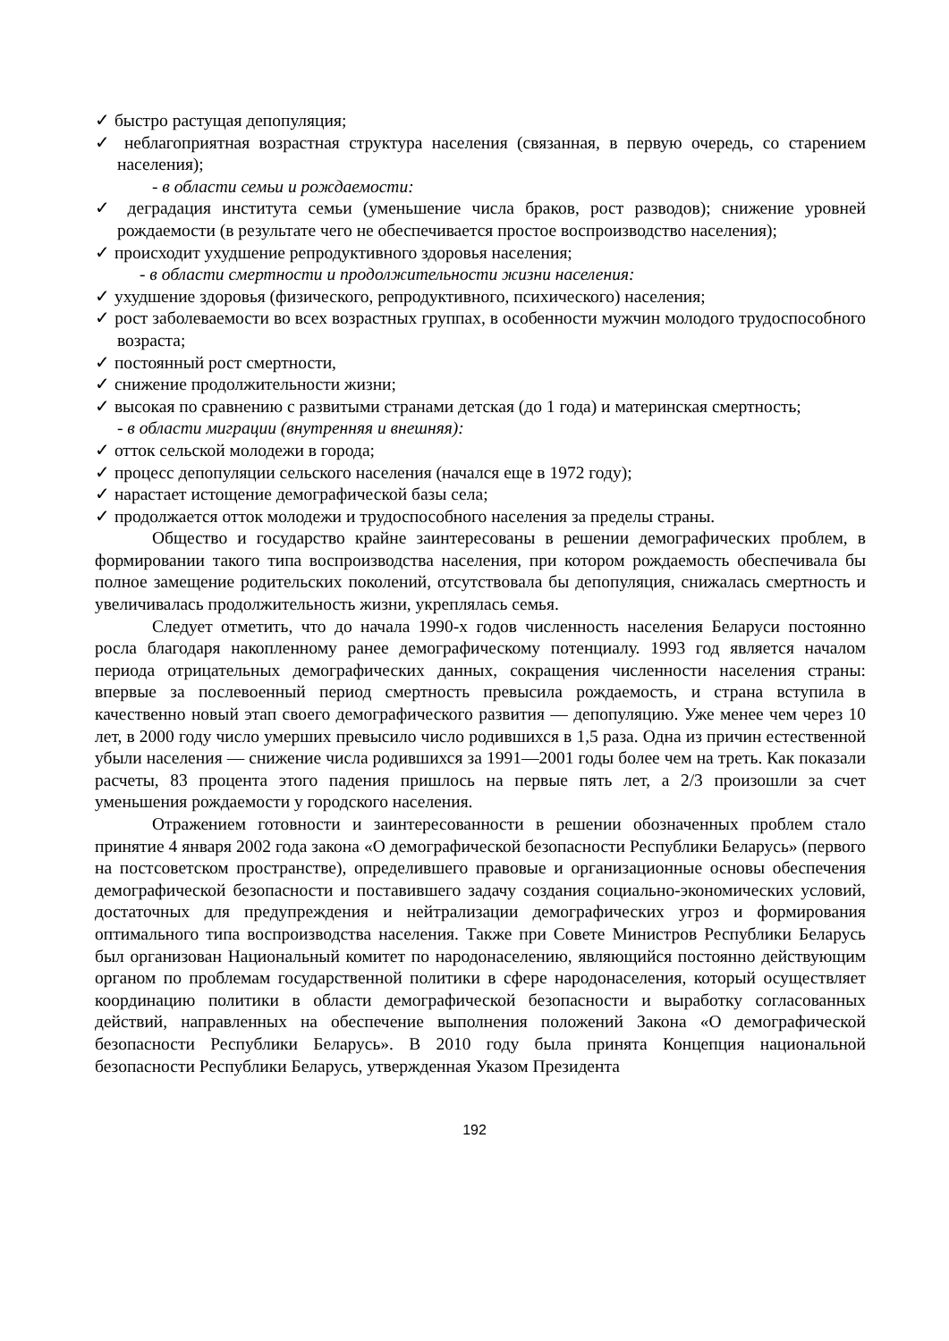✓ быстро растущая депопуляция;
✓ неблагоприятная возрастная структура населения (связанная, в первую очередь, со старением населения);
- в области семьи и рождаемости:
✓ деградация института семьи (уменьшение числа браков, рост разводов); снижение уровней рождаемости (в результате чего не обеспечивается простое воспроизводство населения);
✓ происходит ухудшение репродуктивного здоровья населения;
- в области смертности и продолжительности жизни населения:
✓ ухудшение здоровья (физического, репродуктивного, психического) населения;
✓ рост заболеваемости во всех возрастных группах, в особенности мужчин молодого трудоспособного возраста;
✓ постоянный рост смертности,
✓ снижение продолжительности жизни;
✓ высокая по сравнению с развитыми странами детская (до 1 года) и материнская смертность;
- в области миграции (внутренняя и внешняя):
✓ отток сельской молодежи в города;
✓ процесс депопуляции сельского населения (начался еще в 1972 году);
✓ нарастает истощение демографической базы села;
✓ продолжается отток молодежи и трудоспособного населения за пределы страны.
Общество и государство крайне заинтересованы в решении демографических проблем, в формировании такого типа воспроизводства населения, при котором рождаемость обеспечивала бы полное замещение родительских поколений, отсутствовала бы депопуляция, снижалась смертность и увеличивалась продолжительность жизни, укреплялась семья.
Следует отметить, что до начала 1990-х годов численность населения Беларуси постоянно росла благодаря накопленному ранее демографическому потенциалу. 1993 год является началом периода отрицательных демографических данных, сокращения численности населения страны: впервые за послевоенный период смертность превысила рождаемость, и страна вступила в качественно новый этап своего демографического развития — депопуляцию. Уже менее чем через 10 лет, в 2000 году число умерших превысило число родившихся в 1,5 раза. Одна из причин естественной убыли населения — снижение числа родившихся за 1991—2001 годы более чем на треть. Как показали расчеты, 83 процента этого падения пришлось на первые пять лет, а 2/3 произошли за счет уменьшения рождаемости у городского населения.
Отражением готовности и заинтересованности в решении обозначенных проблем стало принятие 4 января 2002 года закона «О демографической безопасности Республики Беларусь» (первого на постсоветском пространстве), определившего правовые и организационные основы обеспечения демографической безопасности и поставившего задачу создания социально-экономических условий, достаточных для предупреждения и нейтрализации демографических угроз и формирования оптимального типа воспроизводства населения. Также при Совете Министров Республики Беларусь был организован Национальный комитет по народонаселению, являющийся постоянно действующим органом по проблемам государственной политики в сфере народонаселения, который осуществляет координацию политики в области демографической безопасности и выработку согласованных действий, направленных на обеспечение выполнения положений Закона «О демографической безопасности Республики Беларусь». В 2010 году была принята Концепция национальной безопасности Республики Беларусь, утвержденная Указом Президента
192